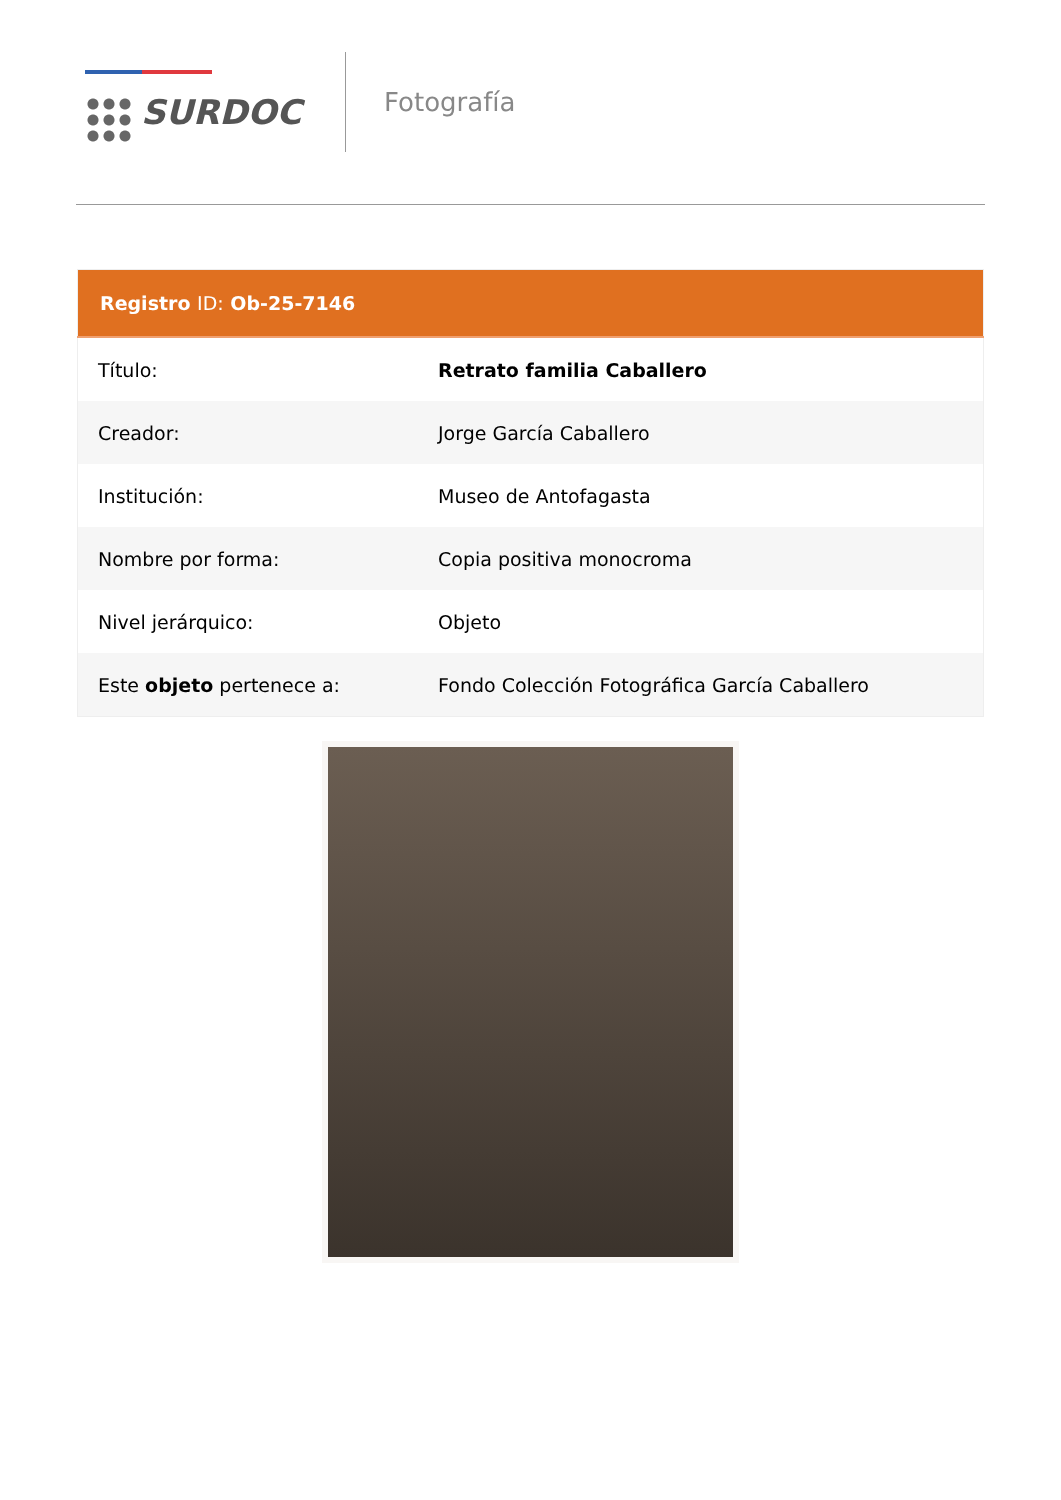SURDOC
Fotografía
| Registro ID: Ob-25-7146 | |
| --- | --- |
| Título: | Retrato familia Caballero |
| Creador: | Jorge García Caballero |
| Institución: | Museo de Antofagasta |
| Nombre por forma: | Copia positiva monocroma |
| Nivel jerárquico: | Objeto |
| Este objeto pertenece a: | Fondo Colección Fotográfica García Caballero |